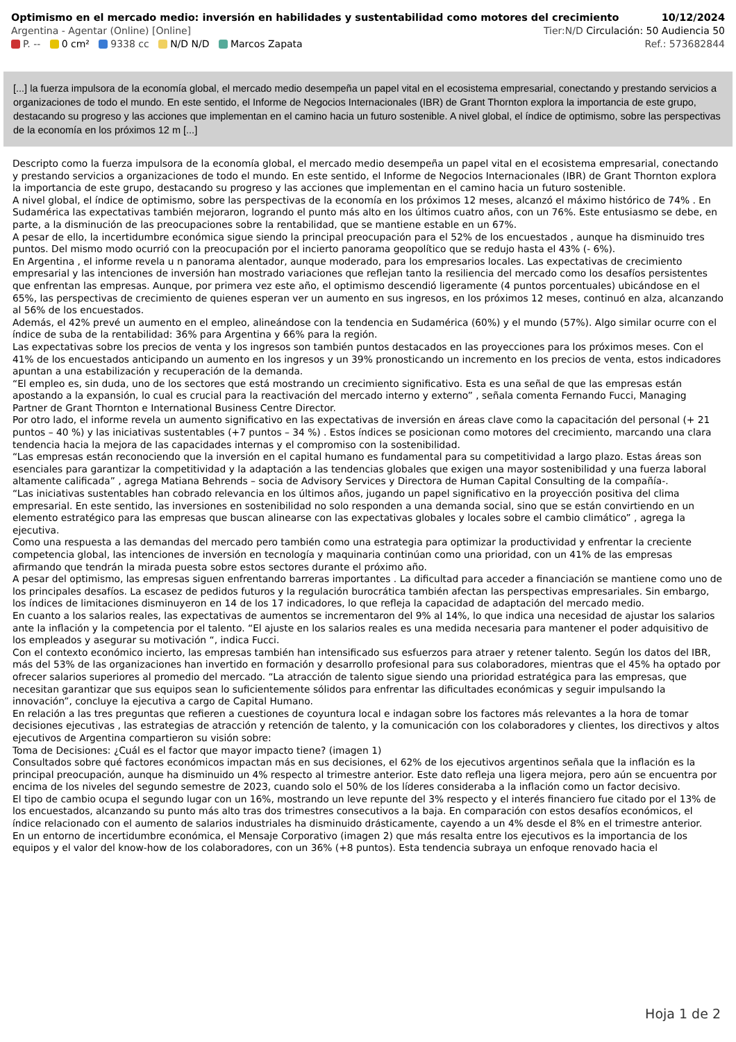Optimismo en el mercado medio: inversión en habilidades y sustentabilidad como motores del crecimiento 10/12/2024
Argentina - Agentar (Online) [Online] Tier:N/D Circulación: 50 Audiencia 50
P. -- 0 cm² 9338 cc N/D N/D Marcos Zapata Ref.: 573682844
[...] la fuerza impulsora de la economía global, el mercado medio desempeña un papel vital en el ecosistema empresarial, conectando y prestando servicios a organizaciones de todo el mundo. En este sentido, el Informe de Negocios Internacionales (IBR) de Grant Thornton explora la importancia de este grupo, destacando su progreso y las acciones que implementan en el camino hacia un futuro sostenible. A nivel global, el índice de optimismo, sobre las perspectivas de la economía en los próximos 12 m [...]
Descripto como la fuerza impulsora de la economía global, el mercado medio desempeña un papel vital en el ecosistema empresarial, conectando y prestando servicios a organizaciones de todo el mundo. En este sentido, el Informe de Negocios Internacionales (IBR) de Grant Thornton explora la importancia de este grupo, destacando su progreso y las acciones que implementan en el camino hacia un futuro sostenible.
A nivel global, el índice de optimismo, sobre las perspectivas de la economía en los próximos 12 meses, alcanzó el máximo histórico de 74% . En Sudamérica las expectativas también mejoraron, logrando el punto más alto en los últimos cuatro años, con un 76%. Este entusiasmo se debe, en parte, a la disminución de las preocupaciones sobre la rentabilidad, que se mantiene estable en un 67%.
A pesar de ello, la incertidumbre económica sigue siendo la principal preocupación para el 52% de los encuestados , aunque ha disminuido tres puntos. Del mismo modo ocurrió con la preocupación por el incierto panorama geopolítico que se redujo hasta el 43% (- 6%).
En Argentina , el informe revela u n panorama alentador, aunque moderado, para los empresarios locales. Las expectativas de crecimiento empresarial y las intenciones de inversión han mostrado variaciones que reflejan tanto la resiliencia del mercado como los desafíos persistentes que enfrentan las empresas. Aunque, por primera vez este año, el optimismo descendió ligeramente (4 puntos porcentuales) ubicándose en el 65%, las perspectivas de crecimiento de quienes esperan ver un aumento en sus ingresos, en los próximos 12 meses, continuó en alza, alcanzando al 56% de los encuestados.
Además, el 42% prevé un aumento en el empleo, alineándose con la tendencia en Sudamérica (60%) y el mundo (57%). Algo similar ocurre con el índice de suba de la rentabilidad: 36% para Argentina y 66% para la región.
Las expectativas sobre los precios de venta y los ingresos son también puntos destacados en las proyecciones para los próximos meses. Con el 41% de los encuestados anticipando un aumento en los ingresos y un 39% pronosticando un incremento en los precios de venta, estos indicadores apuntan a una estabilización y recuperación de la demanda.
“El empleo es, sin duda, uno de los sectores que está mostrando un crecimiento significativo. Esta es una señal de que las empresas están apostando a la expansión, lo cual es crucial para la reactivación del mercado interno y externo” , señala comenta Fernando Fucci, Managing Partner de Grant Thornton e International Business Centre Director.
Por otro lado, el informe revela un aumento significativo en las expectativas de inversión en áreas clave como la capacitación del personal (+ 21 puntos – 40 %) y las iniciativas sustentables (+7 puntos – 34 %) . Estos índices se posicionan como motores del crecimiento, marcando una clara tendencia hacia la mejora de las capacidades internas y el compromiso con la sostenibilidad.
“Las empresas están reconociendo que la inversión en el capital humano es fundamental para su competitividad a largo plazo. Estas áreas son esenciales para garantizar la competitividad y la adaptación a las tendencias globales que exigen una mayor sostenibilidad y una fuerza laboral altamente calificada” , agrega Matiana Behrends – socia de Advisory Services y Directora de Human Capital Consulting de la compañía-.
“Las iniciativas sustentables han cobrado relevancia en los últimos años, jugando un papel significativo en la proyección positiva del clima empresarial. En este sentido, las inversiones en sostenibilidad no solo responden a una demanda social, sino que se están convirtiendo en un elemento estratégico para las empresas que buscan alinearse con las expectativas globales y locales sobre el cambio climático” , agrega la ejecutiva.
Como una respuesta a las demandas del mercado pero también como una estrategia para optimizar la productividad y enfrentar la creciente competencia global, las intenciones de inversión en tecnología y maquinaria continúan como una prioridad, con un 41% de las empresas afirmando que tendrán la mirada puesta sobre estos sectores durante el próximo año.
A pesar del optimismo, las empresas siguen enfrentando barreras importantes . La dificultad para acceder a financiación se mantiene como uno de los principales desafíos. La escasez de pedidos futuros y la regulación burocrática también afectan las perspectivas empresariales. Sin embargo, los índices de limitaciones disminuyeron en 14 de los 17 indicadores, lo que refleja la capacidad de adaptación del mercado medio.
En cuanto a los salarios reales, las expectativas de aumentos se incrementaron del 9% al 14%, lo que indica una necesidad de ajustar los salarios ante la inflación y la competencia por el talento. “El ajuste en los salarios reales es una medida necesaria para mantener el poder adquisitivo de los empleados y asegurar su motivación “, indica Fucci.
Con el contexto económico incierto, las empresas también han intensificado sus esfuerzos para atraer y retener talento. Según los datos del IBR, más del 53% de las organizaciones han invertido en formación y desarrollo profesional para sus colaboradores, mientras que el 45% ha optado por ofrecer salarios superiores al promedio del mercado. “La atracción de talento sigue siendo una prioridad estratégica para las empresas, que necesitan garantizar que sus equipos sean lo suficientemente sólidos para enfrentar las dificultades económicas y seguir impulsando la innovación”, concluye la ejecutiva a cargo de Capital Humano.
En relación a las tres preguntas que refieren a cuestiones de coyuntura local e indagan sobre los factores más relevantes a la hora de tomar decisiones ejecutivas , las estrategias de atracción y retención de talento, y la comunicación con los colaboradores y clientes, los directivos y altos ejecutivos de Argentina compartieron su visión sobre:
Toma de Decisiones: ¿Cuál es el factor que mayor impacto tiene? (imagen 1)
Consultados sobre qué factores económicos impactan más en sus decisiones, el 62% de los ejecutivos argentinos señala que la inflación es la principal preocupación, aunque ha disminuido un 4% respecto al trimestre anterior. Este dato refleja una ligera mejora, pero aún se encuentra por encima de los niveles del segundo semestre de 2023, cuando solo el 50% de los líderes consideraba a la inflación como un factor decisivo.
El tipo de cambio ocupa el segundo lugar con un 16%, mostrando un leve repunte del 3% respecto y el interés financiero fue citado por el 13% de los encuestados, alcanzando su punto más alto tras dos trimestres consecutivos a la baja. En comparación con estos desafíos económicos, el índice relacionado con el aumento de salarios industriales ha disminuido drásticamente, cayendo a un 4% desde el 8% en el trimestre anterior.
En un entorno de incertidumbre económica, el Mensaje Corporativo (imagen 2) que más resalta entre los ejecutivos es la importancia de los equipos y el valor del know-how de los colaboradores, con un 36% (+8 puntos). Esta tendencia subraya un enfoque renovado hacia el
Hoja 1 de 2